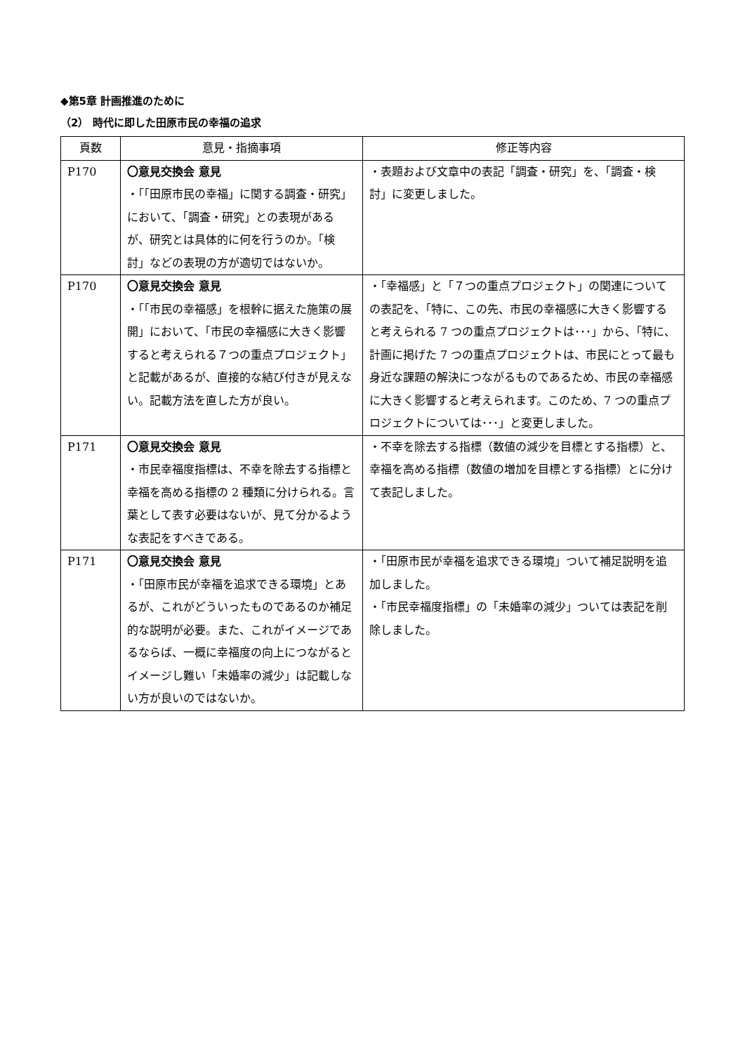◆第5章 計画推進のために
（2） 時代に即した田原市民の幸福の追求
| 頁数 | 意見・指摘事項 | 修正等内容 |
| --- | --- | --- |
| P170 | 〇意見交換会 意見 ・「「田原市民の幸福」に関する調査・研究」において、「調査・研究」との表現があるが、研究とは具体的に何を行うのか。「検討」などの表現の方が適切ではないか。 | ・表題および文章中の表記「調査・研究」を、「調査・検討」に変更しました。 |
| P170 | 〇意見交換会 意見 ・「「市民の幸福感」を根幹に据えた施策の展開」において、「市民の幸福感に大きく影響すると考えられる７つの重点プロジェクト」と記載があるが、直接的な結び付きが見えない。記載方法を直した方が良い。 | ・「幸福感」と「７つの重点プロジェクト」の関連についての表記を、「特に、この先、市民の幸福感に大きく影響すると考えられる 7 つの重点プロジェクトは･･･」から、「特に、計画に掲げた 7 つの重点プロジェクトは、市民にとって最も身近な課題の解決につながるものであるため、市民の幸福感に大きく影響すると考えられます。このため、7 つの重点プロジェクトについては･･･」と変更しました。 |
| P171 | 〇意見交換会 意見 ・市民幸福度指標は、不幸を除去する指標と幸福を高める指標の 2 種類に分けられる。言葉として表す必要はないが、見て分かるような表記をすべきである。 | ・不幸を除去する指標（数値の減少を目標とする指標）と、幸福を高める指標（数値の増加を目標とする指標）とに分けて表記しました。 |
| P171 | 〇意見交換会 意見 ・「田原市民が幸福を追求できる環境」とあるが、これがどういったものであるのか補足的な説明が必要。また、これがイメージであるならば、一概に幸福度の向上につながるとイメージし難い「未婚率の減少」は記載しない方が良いのではないか。 | ・「田原市民が幸福を追求できる環境」ついて補足説明を追加しました。 ・「市民幸福度指標」の「未婚率の減少」ついては表記を削除しました。 |